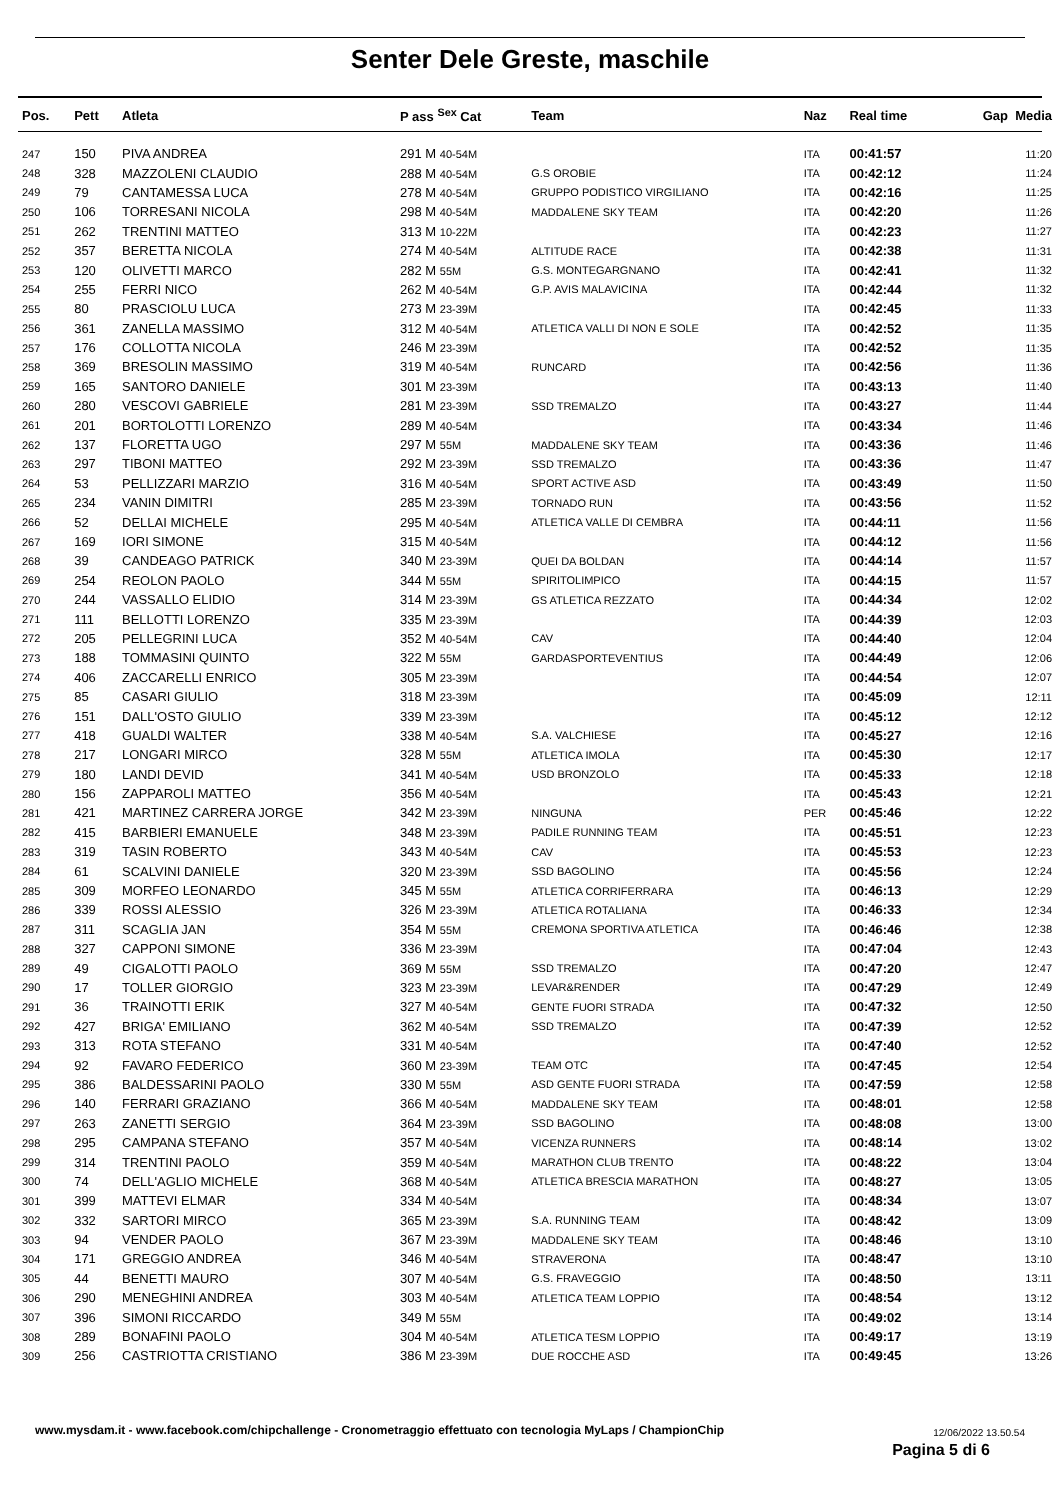Senter Dele Greste, maschile
| Pos. | Pett | Atleta | P ass <sup>Sex</sup> Cat | Team | Naz | Real time | Gap Media |
| --- | --- | --- | --- | --- | --- | --- | --- |
| 247 | 150 | PIVA ANDREA | 291 M 40-54M | | ITA | 00:41:57 | 11:20 |
| 248 | 328 | MAZZOLENI CLAUDIO | 288 M 40-54M | G.S OROBIE | ITA | 00:42:12 | 11:24 |
| 249 | 79 | CANTAMESSA LUCA | 278 M 40-54M | GRUPPO PODISTICO VIRGILIANO | ITA | 00:42:16 | 11:25 |
| 250 | 106 | TORRESANI NICOLA | 298 M 40-54M | MADDALENE SKY TEAM | ITA | 00:42:20 | 11:26 |
| 251 | 262 | TRENTINI MATTEO | 313 M 10-22M | | ITA | 00:42:23 | 11:27 |
| 252 | 357 | BERETTA NICOLA | 274 M 40-54M | ALTITUDE RACE | ITA | 00:42:38 | 11:31 |
| 253 | 120 | OLIVETTI MARCO | 282 M 55M | G.S. MONTEGARGNANO | ITA | 00:42:41 | 11:32 |
| 254 | 255 | FERRI NICO | 262 M 40-54M | G.P. AVIS MALAVICINA | ITA | 00:42:44 | 11:32 |
| 255 | 80 | PRASCIOLU LUCA | 273 M 23-39M | | ITA | 00:42:45 | 11:33 |
| 256 | 361 | ZANELLA MASSIMO | 312 M 40-54M | ATLETICA VALLI DI NON E SOLE | ITA | 00:42:52 | 11:35 |
| 257 | 176 | COLLOTTA NICOLA | 246 M 23-39M | | ITA | 00:42:52 | 11:35 |
| 258 | 369 | BRESOLIN MASSIMO | 319 M 40-54M | RUNCARD | ITA | 00:42:56 | 11:36 |
| 259 | 165 | SANTORO DANIELE | 301 M 23-39M | | ITA | 00:43:13 | 11:40 |
| 260 | 280 | VESCOVI GABRIELE | 281 M 23-39M | SSD TREMALZO | ITA | 00:43:27 | 11:44 |
| 261 | 201 | BORTOLOTTI LORENZO | 289 M 40-54M | | ITA | 00:43:34 | 11:46 |
| 262 | 137 | FLORETTA UGO | 297 M 55M | MADDALENE SKY TEAM | ITA | 00:43:36 | 11:46 |
| 263 | 297 | TIBONI MATTEO | 292 M 23-39M | SSD TREMALZO | ITA | 00:43:36 | 11:47 |
| 264 | 53 | PELLIZZARI MARZIO | 316 M 40-54M | SPORT ACTIVE ASD | ITA | 00:43:49 | 11:50 |
| 265 | 234 | VANIN DIMITRI | 285 M 23-39M | TORNADO RUN | ITA | 00:43:56 | 11:52 |
| 266 | 52 | DELLAI MICHELE | 295 M 40-54M | ATLETICA VALLE DI CEMBRA | ITA | 00:44:11 | 11:56 |
| 267 | 169 | IORI SIMONE | 315 M 40-54M | | ITA | 00:44:12 | 11:56 |
| 268 | 39 | CANDEAGO PATRICK | 340 M 23-39M | QUEI DA BOLDAN | ITA | 00:44:14 | 11:57 |
| 269 | 254 | REOLON PAOLO | 344 M 55M | SPIRITOLIMPICO | ITA | 00:44:15 | 11:57 |
| 270 | 244 | VASSALLO ELIDIO | 314 M 23-39M | GS ATLETICA REZZATO | ITA | 00:44:34 | 12:02 |
| 271 | 111 | BELLOTTI LORENZO | 335 M 23-39M | | ITA | 00:44:39 | 12:03 |
| 272 | 205 | PELLEGRINI LUCA | 352 M 40-54M | CAV | ITA | 00:44:40 | 12:04 |
| 273 | 188 | TOMMASINI QUINTO | 322 M 55M | GARDASPORTEVENTIUS | ITA | 00:44:49 | 12:06 |
| 274 | 406 | ZACCARELLI ENRICO | 305 M 23-39M | | ITA | 00:44:54 | 12:07 |
| 275 | 85 | CASARI GIULIO | 318 M 23-39M | | ITA | 00:45:09 | 12:11 |
| 276 | 151 | DALL'OSTO GIULIO | 339 M 23-39M | | ITA | 00:45:12 | 12:12 |
| 277 | 418 | GUALDI WALTER | 338 M 40-54M | S.A. VALCHIESE | ITA | 00:45:27 | 12:16 |
| 278 | 217 | LONGARI MIRCO | 328 M 55M | ATLETICA IMOLA | ITA | 00:45:30 | 12:17 |
| 279 | 180 | LANDI DEVID | 341 M 40-54M | USD BRONZOLO | ITA | 00:45:33 | 12:18 |
| 280 | 156 | ZAPPAROLI MATTEO | 356 M 40-54M | | ITA | 00:45:43 | 12:21 |
| 281 | 421 | MARTINEZ CARRERA JORGE | 342 M 23-39M | NINGUNA | PER | 00:45:46 | 12:22 |
| 282 | 415 | BARBIERI EMANUELE | 348 M 23-39M | PADILE RUNNING TEAM | ITA | 00:45:51 | 12:23 |
| 283 | 319 | TASIN ROBERTO | 343 M 40-54M | CAV | ITA | 00:45:53 | 12:23 |
| 284 | 61 | SCALVINI DANIELE | 320 M 23-39M | SSD BAGOLINO | ITA | 00:45:56 | 12:24 |
| 285 | 309 | MORFEO LEONARDO | 345 M 55M | ATLETICA CORRIFERRARA | ITA | 00:46:13 | 12:29 |
| 286 | 339 | ROSSI ALESSIO | 326 M 23-39M | ATLETICA ROTALIANA | ITA | 00:46:33 | 12:34 |
| 287 | 311 | SCAGLIA JAN | 354 M 55M | CREMONA SPORTIVA ATLETICA | ITA | 00:46:46 | 12:38 |
| 288 | 327 | CAPPONI SIMONE | 336 M 23-39M | | ITA | 00:47:04 | 12:43 |
| 289 | 49 | CIGALOTTI PAOLO | 369 M 55M | SSD TREMALZO | ITA | 00:47:20 | 12:47 |
| 290 | 17 | TOLLER GIORGIO | 323 M 23-39M | LEVAR&RENDER | ITA | 00:47:29 | 12:49 |
| 291 | 36 | TRAINOTTI ERIK | 327 M 40-54M | GENTE FUORI STRADA | ITA | 00:47:32 | 12:50 |
| 292 | 427 | BRIGA' EMILIANO | 362 M 40-54M | SSD TREMALZO | ITA | 00:47:39 | 12:52 |
| 293 | 313 | ROTA STEFANO | 331 M 40-54M | | ITA | 00:47:40 | 12:52 |
| 294 | 92 | FAVARO FEDERICO | 360 M 23-39M | TEAM OTC | ITA | 00:47:45 | 12:54 |
| 295 | 386 | BALDESSARINI PAOLO | 330 M 55M | ASD GENTE FUORI STRADA | ITA | 00:47:59 | 12:58 |
| 296 | 140 | FERRARI GRAZIANO | 366 M 40-54M | MADDALENE SKY TEAM | ITA | 00:48:01 | 12:58 |
| 297 | 263 | ZANETTI SERGIO | 364 M 23-39M | SSD BAGOLINO | ITA | 00:48:08 | 13:00 |
| 298 | 295 | CAMPANA STEFANO | 357 M 40-54M | VICENZA RUNNERS | ITA | 00:48:14 | 13:02 |
| 299 | 314 | TRENTINI PAOLO | 359 M 40-54M | MARATHON CLUB TRENTO | ITA | 00:48:22 | 13:04 |
| 300 | 74 | DELL'AGLIO MICHELE | 368 M 40-54M | ATLETICA BRESCIA MARATHON | ITA | 00:48:27 | 13:05 |
| 301 | 399 | MATTEVI ELMAR | 334 M 40-54M | | ITA | 00:48:34 | 13:07 |
| 302 | 332 | SARTORI MIRCO | 365 M 23-39M | S.A. RUNNING TEAM | ITA | 00:48:42 | 13:09 |
| 303 | 94 | VENDER PAOLO | 367 M 23-39M | MADDALENE SKY TEAM | ITA | 00:48:46 | 13:10 |
| 304 | 171 | GREGGIO ANDREA | 346 M 40-54M | STRAVERONA | ITA | 00:48:47 | 13:10 |
| 305 | 44 | BENETTI MAURO | 307 M 40-54M | G.S. FRAVEGGIO | ITA | 00:48:50 | 13:11 |
| 306 | 290 | MENEGHINI ANDREA | 303 M 40-54M | ATLETICA TEAM LOPPIO | ITA | 00:48:54 | 13:12 |
| 307 | 396 | SIMONI RICCARDO | 349 M 55M | | ITA | 00:49:02 | 13:14 |
| 308 | 289 | BONAFINI PAOLO | 304 M 40-54M | ATLETICA TESM LOPPIO | ITA | 00:49:17 | 13:19 |
| 309 | 256 | CASTRIOTTA CRISTIANO | 386 M 23-39M | DUE ROCCHE ASD | ITA | 00:49:45 | 13:26 |
12/06/2022 13.50.54
www.mysdam.it - www.facebook.com/chipchallenge - Cronometraggio effettuato con tecnologia MyLaps / ChampionChip
Pagina 5 di 6